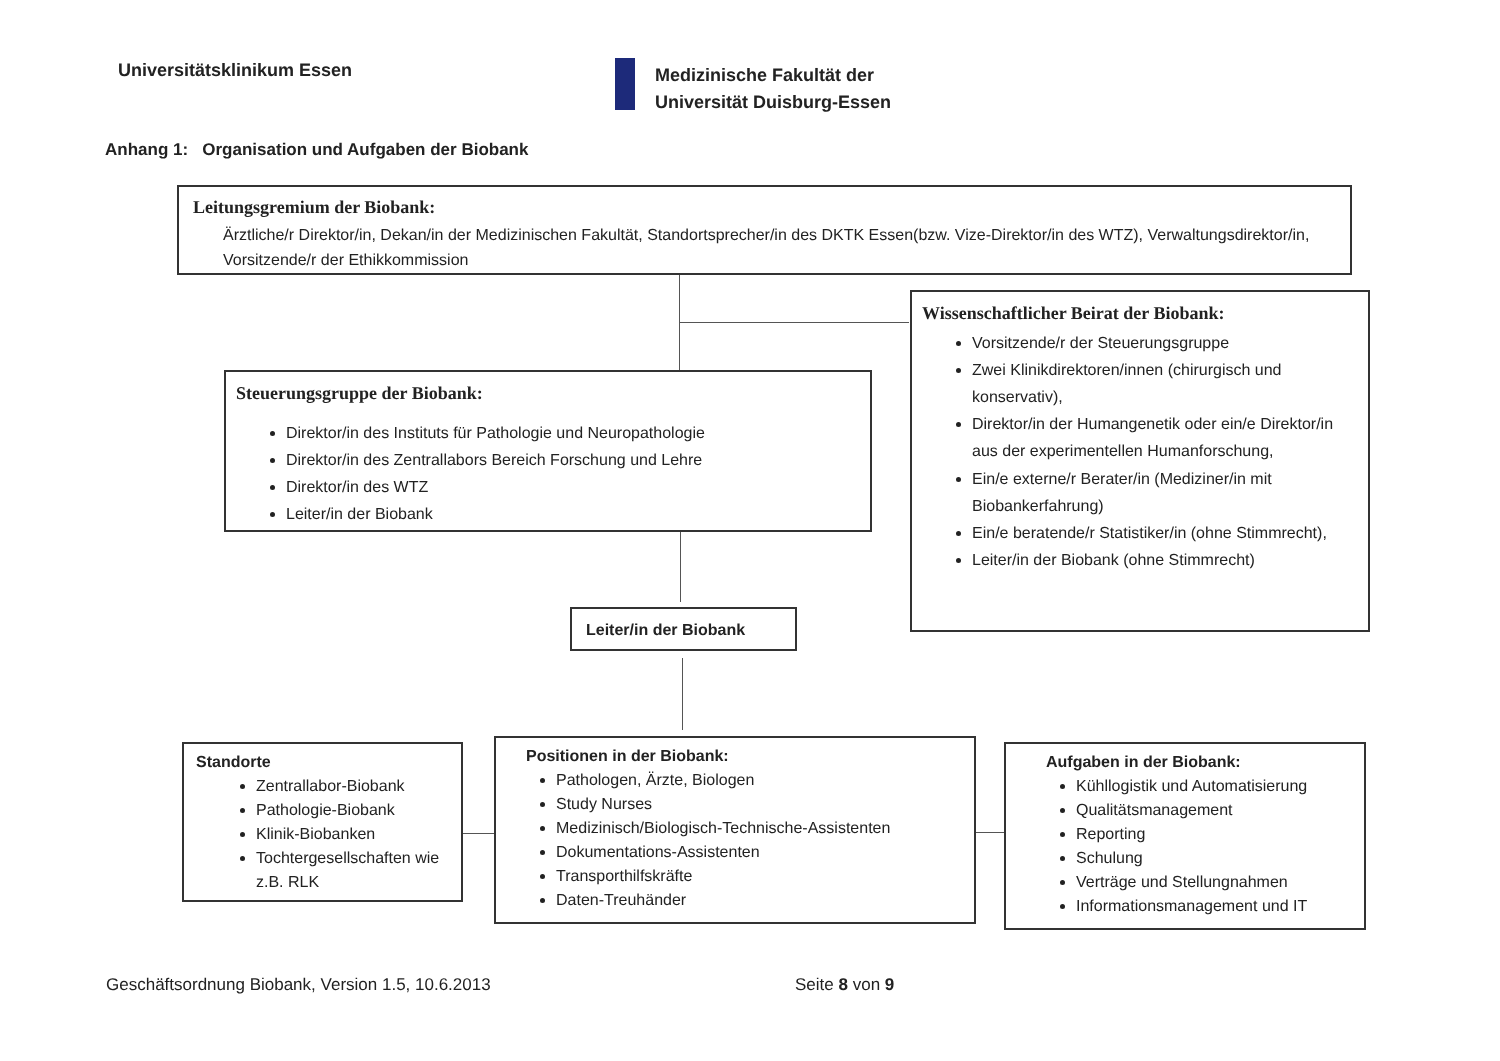Universitätsklinikum Essen
Medizinische Fakultät der
Universität Duisburg-Essen
Anhang 1: Organisation und Aufgaben der Biobank
Leitungsgremium der Biobank:
Ärztliche/r Direktor/in, Dekan/in der Medizinischen Fakultät, Standortsprecher/in des DKTK Essen(bzw. Vize-Direktor/in des WTZ), Verwaltungsdirektor/in, Vorsitzende/r der Ethikkommission
Wissenschaftlicher Beirat der Biobank:
Vorsitzende/r der Steuerungsgruppe
Zwei Klinikdirektoren/innen (chirurgisch und konservativ),
Direktor/in der Humangenetik oder ein/e Direktor/in aus der experimentellen Humanforschung,
Ein/e externe/r Berater/in (Mediziner/in mit Biobankerfahrung)
Ein/e beratende/r Statistiker/in (ohne Stimmrecht),
Leiter/in der Biobank (ohne Stimmrecht)
Steuerungsgruppe der Biobank:
Direktor/in des Instituts für Pathologie und Neuropathologie
Direktor/in des Zentrallabors Bereich Forschung und Lehre
Direktor/in des WTZ
Leiter/in der Biobank
Leiter/in der Biobank
Standorte
Zentrallabor-Biobank
Pathologie-Biobank
Klinik-Biobanken
Tochtergesellschaften wie z.B. RLK
Positionen in der Biobank:
Pathologen, Ärzte, Biologen
Study Nurses
Medizinisch/Biologisch-Technische-Assistenten
Dokumentations-Assistenten
Transporthilfskräfte
Daten-Treuhänder
Aufgaben in der Biobank:
Kühllogistik und Automatisierung
Qualitätsmanagement
Reporting
Schulung
Verträge und Stellungnahmen
Informationsmanagement und IT
Geschäftsordnung Biobank, Version 1.5, 10.6.2013
Seite 8 von 9